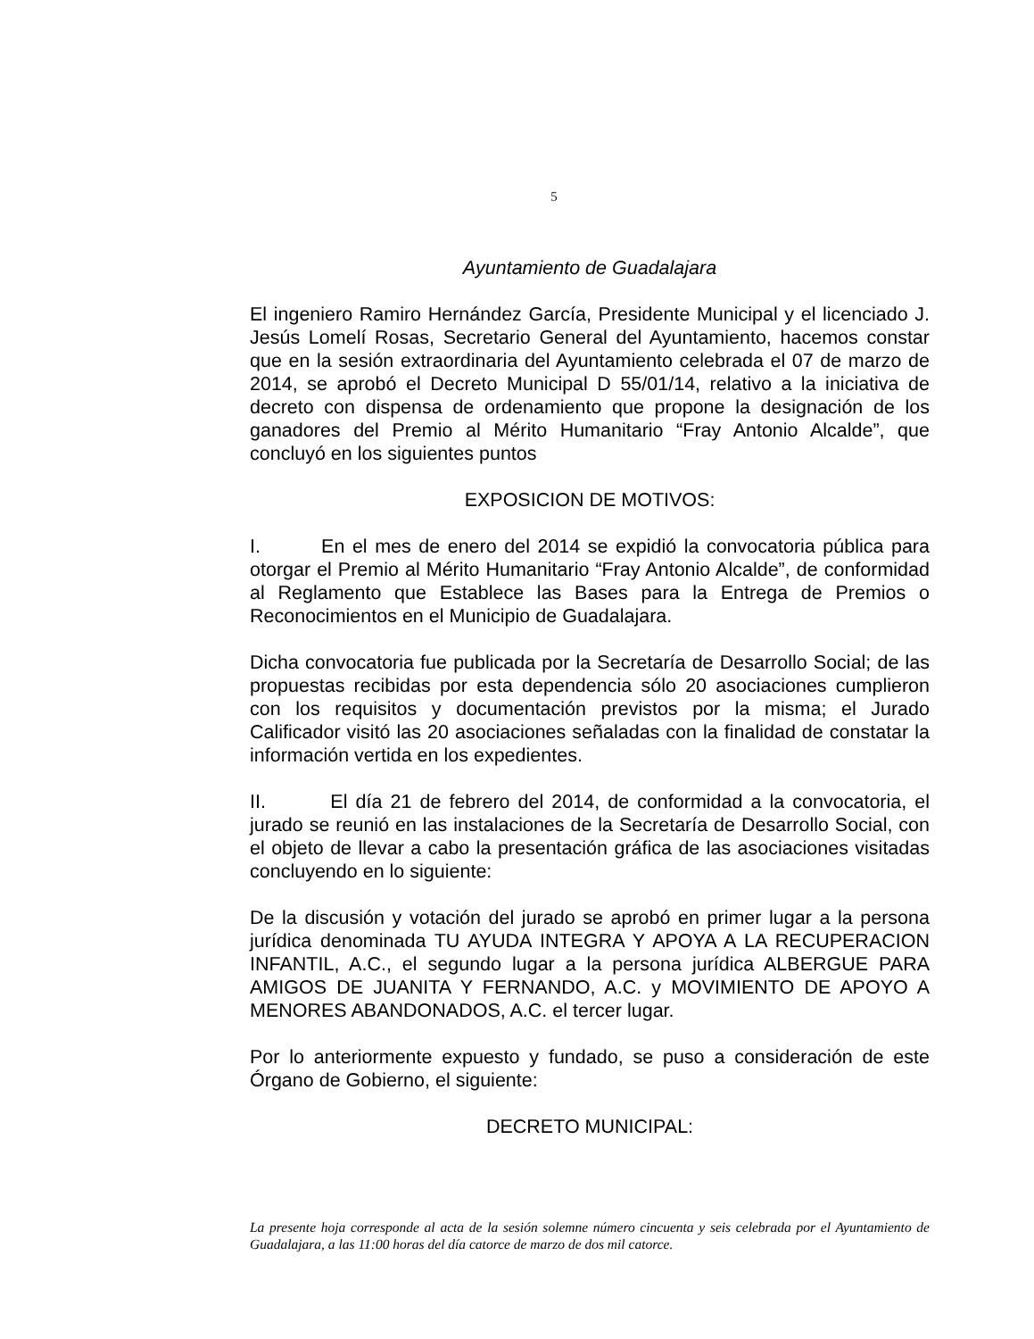5
Ayuntamiento de Guadalajara
El ingeniero Ramiro Hernández García, Presidente Municipal y el licenciado J. Jesús Lomelí Rosas, Secretario General del Ayuntamiento, hacemos constar que en la sesión extraordinaria del Ayuntamiento celebrada el 07 de marzo de 2014, se aprobó el Decreto Municipal D 55/01/14, relativo a la iniciativa de decreto con dispensa de ordenamiento que propone la designación de los ganadores del Premio al Mérito Humanitario “Fray Antonio Alcalde”, que concluyó en los siguientes puntos
EXPOSICION DE MOTIVOS:
I. En el mes de enero del 2014 se expidió la convocatoria pública para otorgar el Premio al Mérito Humanitario “Fray Antonio Alcalde”, de conformidad al Reglamento que Establece las Bases para la Entrega de Premios o Reconocimientos en el Municipio de Guadalajara.
Dicha convocatoria fue publicada por la Secretaría de Desarrollo Social; de las propuestas recibidas por esta dependencia sólo 20 asociaciones cumplieron con los requisitos y documentación previstos por la misma; el Jurado Calificador visitó las 20 asociaciones señaladas con la finalidad de constatar la información vertida en los expedientes.
II. El día 21 de febrero del 2014, de conformidad a la convocatoria, el jurado se reunió en las instalaciones de la Secretaría de Desarrollo Social, con el objeto de llevar a cabo la presentación gráfica de las asociaciones visitadas concluyendo en lo siguiente:
De la discusión y votación del jurado se aprobó en primer lugar a la persona jurídica denominada TU AYUDA INTEGRA Y APOYA A LA RECUPERACION INFANTIL, A.C., el segundo lugar a la persona jurídica ALBERGUE PARA AMIGOS DE JUANITA Y FERNANDO, A.C. y MOVIMIENTO DE APOYO A MENORES ABANDONADOS, A.C. el tercer lugar.
Por lo anteriormente expuesto y fundado, se puso a consideración de este Órgano de Gobierno, el siguiente:
DECRETO MUNICIPAL:
La presente hoja corresponde al acta de la sesión solemne número cincuenta y seis celebrada por el Ayuntamiento de Guadalajara, a las 11:00 horas del día catorce de marzo de dos mil catorce.